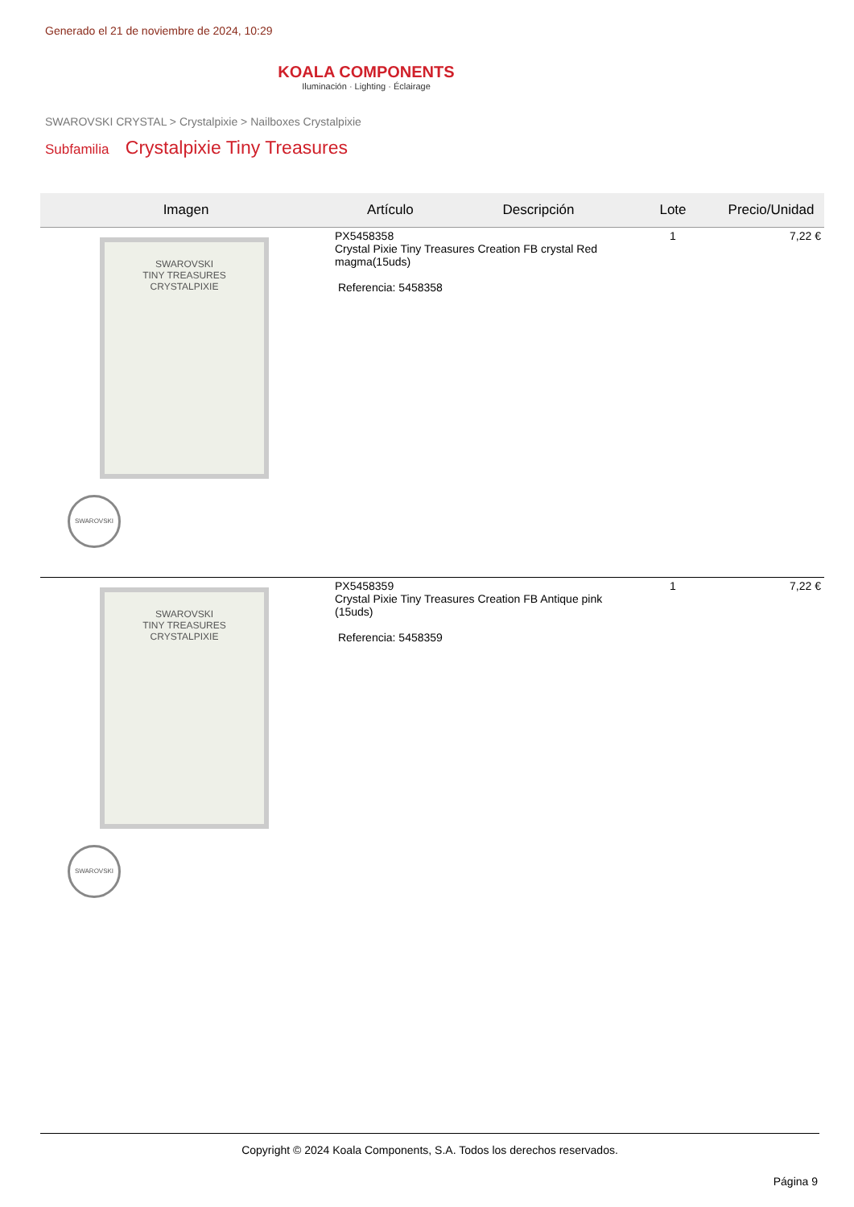Generado el 21 de noviembre de 2024, 10:29
KOALA COMPONENTS
Iluminación · Lighting · Éclairage
SWAROVSKI CRYSTAL > Crystalpixie > Nailboxes Crystalpixie
Subfamilia Crystalpixie Tiny Treasures
| Imagen | Artículo | Descripción | Lote | Precio/Unidad |
| --- | --- | --- | --- | --- |
| SWAROVSKI TINY TREASURES CRYSTALPIXIE SWAROVSKI | PX5458358 Crystal Pixie Tiny Treasures Creation FB crystal Red magma(15uds) Referencia: 5458358 | | 1 | 7,22 € |
| SWAROVSKI TINY TREASURES CRYSTALPIXIE SWAROVSKI | PX5458359 Crystal Pixie Tiny Treasures Creation FB Antique pink (15uds) Referencia: 5458359 | | 1 | 7,22 € |
Copyright © 2024 Koala Components, S.A. Todos los derechos reservados.
Página 9